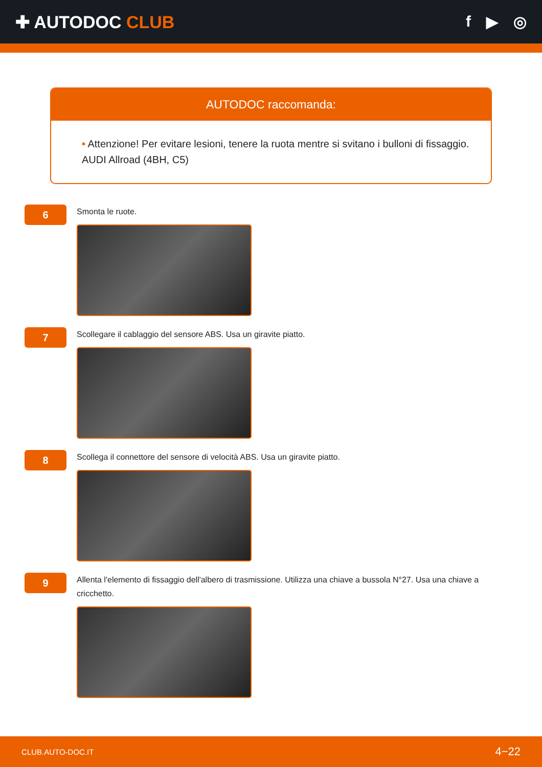✚ AUTODOC CLUB f ▶ ◎
AUTODOC raccomanda:
• Attenzione! Per evitare lesioni, tenere la ruota mentre si svitano i bulloni di fissaggio. AUDI Allroad (4BH, C5)
6
Smonta le ruote.
7
Scollegare il cablaggio del sensore ABS. Usa un giravite piatto.
8
Scollega il connettore del sensore di velocità ABS. Usa un giravite piatto.
9
Allenta l'elemento di fissaggio dell'albero di trasmissione. Utilizza una chiave a bussola N°27. Usa una chiave a cricchetto.
CLUB.AUTO-DOC.IT 4−22